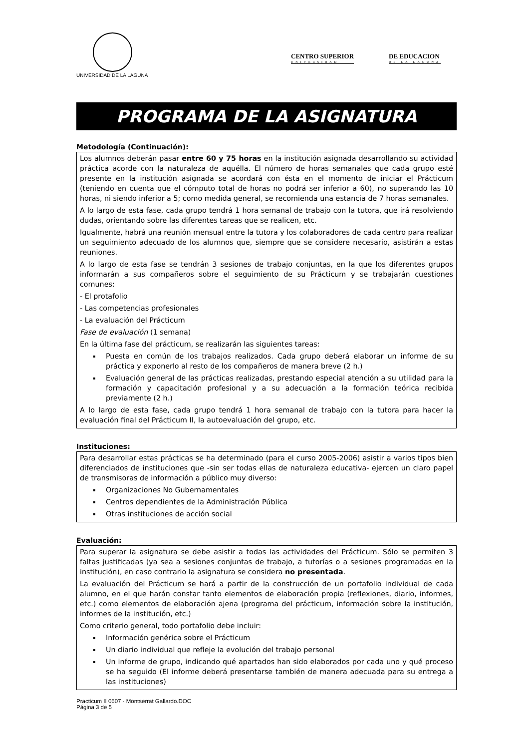UNIVERSIDAD DE LA LAGUNA
CENTRO SUPERIOR
UNIVERSIDAD
DE EDUCACION
DE LA LAGUNA
PROGRAMA DE LA ASIGNATURA
Metodología (Continuación):
Los alumnos deberán pasar entre 60 y 75 horas en la institución asignada desarrollando su actividad práctica acorde con la naturaleza de aquélla. El número de horas semanales que cada grupo esté presente en la institución asignada se acordará con ésta en el momento de iniciar el Prácticum (teniendo en cuenta que el cómputo total de horas no podrá ser inferior a 60), no superando las 10 horas, ni siendo inferior a 5; como medida general, se recomienda una estancia de 7 horas semanales.
A lo largo de esta fase, cada grupo tendrá 1 hora semanal de trabajo con la tutora, que irá resolviendo dudas, orientando sobre las diferentes tareas que se realicen, etc.
Igualmente, habrá una reunión mensual entre la tutora y los colaboradores de cada centro para realizar un seguimiento adecuado de los alumnos que, siempre que se considere necesario, asistirán a estas reuniones.
A lo largo de esta fase se tendrán 3 sesiones de trabajo conjuntas, en la que los diferentes grupos informarán a sus compañeros sobre el seguimiento de su Prácticum y se trabajarán cuestiones comunes:
- El protafolio
- Las competencias profesionales
- La evaluación del Prácticum
Fase de evaluación (1 semana)
En la última fase del prácticum, se realizarán las siguientes tareas:
Puesta en común de los trabajos realizados. Cada grupo deberá elaborar un informe de su práctica y exponerlo al resto de los compañeros de manera breve (2 h.)
Evaluación general de las prácticas realizadas, prestando especial atención a su utilidad para la formación y capacitación profesional y a su adecuación a la formación teórica recibida previamente (2 h.)
A lo largo de esta fase, cada grupo tendrá 1 hora semanal de trabajo con la tutora para hacer la evaluación final del Prácticum II, la autoevaluación del grupo, etc.
Instituciones:
Para desarrollar estas prácticas se ha determinado (para el curso 2005-2006) asistir a varios tipos bien diferenciados de instituciones que -sin ser todas ellas de naturaleza educativa- ejercen un claro papel de transmisoras de información a público muy diverso:
Organizaciones No Gubernamentales
Centros dependientes de la Administración Pública
Otras instituciones de acción social
Evaluación:
Para superar la asignatura se debe asistir a todas las actividades del Prácticum. Sólo se permiten 3 faltas justificadas (ya sea a sesiones conjuntas de trabajo, a tutorías o a sesiones programadas en la institución), en caso contrario la asignatura se considera no presentada.
La evaluación del Prácticum se hará a partir de la construcción de un portafolio individual de cada alumno, en el que harán constar tanto elementos de elaboración propia (reflexiones, diario, informes, etc.) como elementos de elaboración ajena (programa del prácticum, información sobre la institución, informes de la institución, etc.)
Como criterio general, todo portafolio debe incluir:
Información genérica sobre el Prácticum
Un diario individual que refleje la evolución del trabajo personal
Un informe de grupo, indicando qué apartados han sido elaborados por cada uno y qué proceso se ha seguido (El informe deberá presentarse también de manera adecuada para su entrega a las instituciones)
Practicum II 0607 - Montserrat Gallardo.DOC
Página 3 de 5